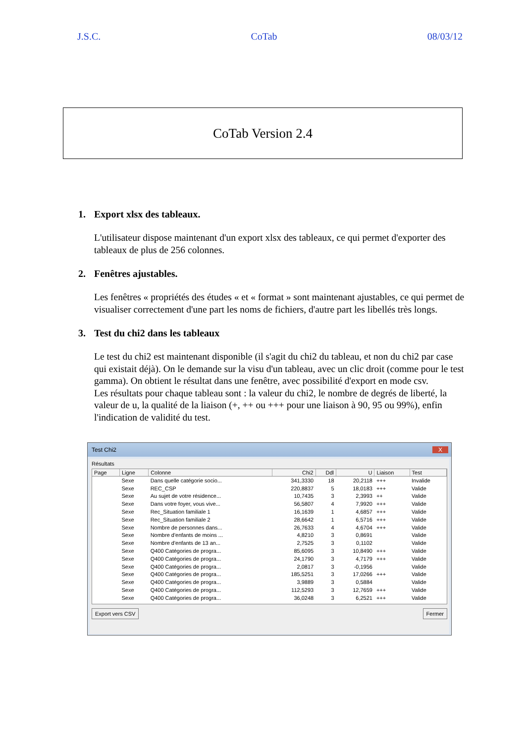J.S.C. CoTab 08/03/12
CoTab Version 2.4
1. Export xlsx des tableaux.
L'utilisateur dispose maintenant d'un export xlsx des tableaux, ce qui permet d'exporter des tableaux de plus de 256 colonnes.
2. Fenêtres ajustables.
Les fenêtres « propriétés des études « et « format » sont maintenant ajustables, ce qui permet de visualiser correctement d'une part les noms de fichiers, d'autre part les libellés très longs.
3. Test du chi2 dans les tableaux
Le test du chi2 est maintenant disponible (il s'agit du chi2 du tableau, et non du chi2 par case qui existait déjà). On le demande sur la visu d'un tableau, avec un clic droit (comme pour le test gamma). On obtient le résultat dans une fenêtre, avec possibilité d'export en mode csv.
Les résultats pour chaque tableau sont : la valeur du chi2, le nombre de degrés de liberté, la valeur de u, la qualité de la liaison (+, ++ ou +++ pour une liaison à 90, 95 ou 99%), enfin l'indication de validité du test.
Test Chi2 X
Résultats
| Page | Ligne | Colonne | Chi2 | Ddl | U | Liaison | Test |
| --- | --- | --- | --- | --- | --- | --- | --- |
| | Sexe | Dans quelle catégorie socio... | 341,3330 | 18 | 20,2118 | +++ | Invalide |
| | Sexe | REC_CSP | 220,8837 | 5 | 18,0183 | +++ | Valide |
| | Sexe | Au sujet de votre résidence... | 10,7435 | 3 | 2,3993 | ++ | Valide |
| | Sexe | Dans votre foyer, vous vive... | 56,5807 | 4 | 7,9920 | +++ | Valide |
| | Sexe | Rec_Situation familiale 1 | 16,1639 | 1 | 4,6857 | +++ | Valide |
| | Sexe | Rec_Situation familiale 2 | 28,6642 | 1 | 6,5716 | +++ | Valide |
| | Sexe | Nombre de personnes dans... | 26,7633 | 4 | 4,6704 | +++ | Valide |
| | Sexe | Nombre d'enfants de moins ... | 4,8210 | 3 | 0,8691 | | Valide |
| | Sexe | Nombre d'enfants de 13 an... | 2,7525 | 3 | 0,1102 | | Valide |
| | Sexe | Q400 Catégories de progra... | 85,6095 | 3 | 10,8490 | +++ | Valide |
| | Sexe | Q400 Catégories de progra... | 24,1790 | 3 | 4,7179 | +++ | Valide |
| | Sexe | Q400 Catégories de progra... | 2,0817 | 3 | -0,1956 | | Valide |
| | Sexe | Q400 Catégories de progra... | 185,5251 | 3 | 17,0266 | +++ | Valide |
| | Sexe | Q400 Catégories de progra... | 3,9889 | 3 | 0,5884 | | Valide |
| | Sexe | Q400 Catégories de progra... | 112,5293 | 3 | 12,7659 | +++ | Valide |
| | Sexe | Q400 Catégories de progra... | 36,0248 | 3 | 6,2521 | +++ | Valide |
Export vers CSV Fermer